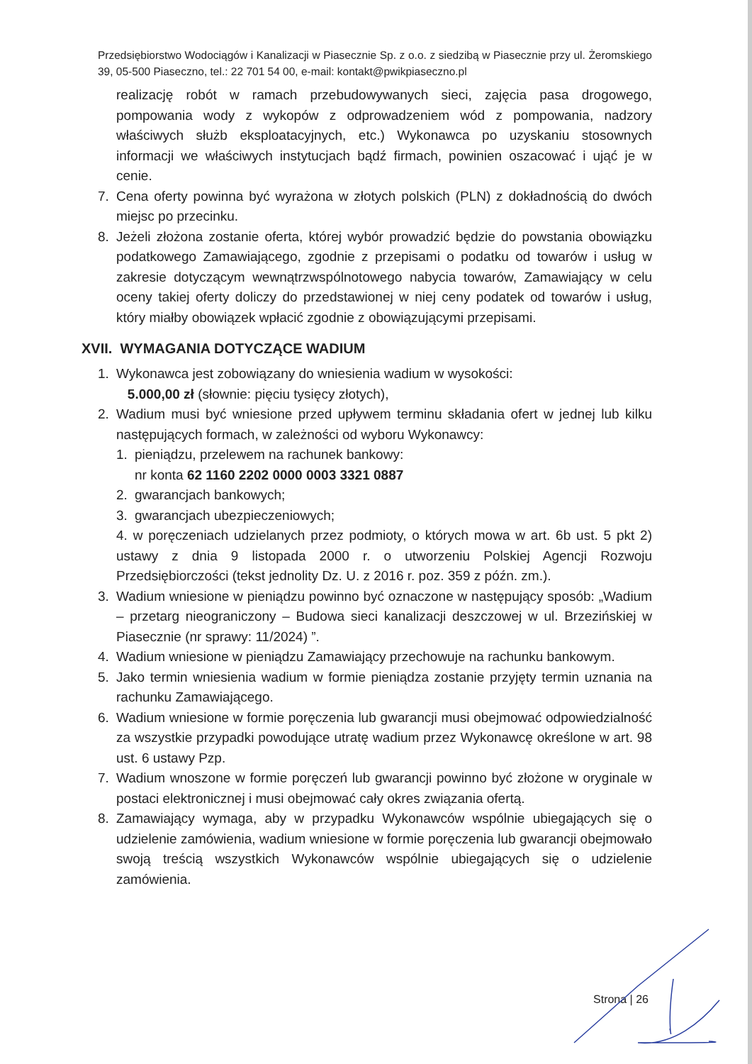Przedsiębiorstwo Wodociągów i Kanalizacji w Piasecznie Sp. z o.o. z siedzibą w Piasecznie przy ul. Żeromskiego 39, 05-500 Piaseczno, tel.: 22 701 54 00, e-mail: kontakt@pwikpiaseczno.pl
realizację robót w ramach przebudowywanych sieci, zajęcia pasa drogowego, pompowania wody z wykopów z odprowadzeniem wód z pompowania, nadzory właściwych służb eksploatacyjnych, etc.) Wykonawca po uzyskaniu stosownych informacji we właściwych instytucjach bądź firmach, powinien oszacować i ująć je w cenie.
7. Cena oferty powinna być wyrażona w złotych polskich (PLN) z dokładnością do dwóch miejsc po przecinku.
8. Jeżeli złożona zostanie oferta, której wybór prowadzić będzie do powstania obowiązku podatkowego Zamawiającego, zgodnie z przepisami o podatku od towarów i usług w zakresie dotyczącym wewnątrzwspólnotowego nabycia towarów, Zamawiający w celu oceny takiej oferty doliczy do przedstawionej w niej ceny podatek od towarów i usług, który miałby obowiązek wpłacić zgodnie z obowiązującymi przepisami.
XVII. WYMAGANIA DOTYCZĄCE WADIUM
1. Wykonawca jest zobowiązany do wniesienia wadium w wysokości:
5.000,00 zł (słownie: pięciu tysięcy złotych),
2. Wadium musi być wniesione przed upływem terminu składania ofert w jednej lub kilku następujących formach, w zależności od wyboru Wykonawcy:
1. pieniądzu, przelewem na rachunek bankowy:
nr konta 62 1160 2202 0000 0003 3321 0887
2. gwarancjach bankowych;
3. gwarancjach ubezpieczeniowych;
4. w poręczeniach udzielanych przez podmioty, o których mowa w art. 6b ust. 5 pkt 2) ustawy z dnia 9 listopada 2000 r. o utworzeniu Polskiej Agencji Rozwoju Przedsiębiorczości (tekst jednolity Dz. U. z 2016 r. poz. 359 z późn. zm.).
3. Wadium wniesione w pieniądzu powinno być oznaczone w następujący sposób: „Wadium – przetarg nieograniczony – Budowa sieci kanalizacji deszczowej w ul. Brzezińskiej w Piasecznie (nr sprawy: 11/2024) ”.
4. Wadium wniesione w pieniądzu Zamawiający przechowuje na rachunku bankowym.
5. Jako termin wniesienia wadium w formie pieniądza zostanie przyjęty termin uznania na rachunku Zamawiającego.
6. Wadium wniesione w formie poręczenia lub gwarancji musi obejmować odpowiedzialność za wszystkie przypadki powodujące utratę wadium przez Wykonawcę określone w art. 98 ust. 6 ustawy Pzp.
7. Wadium wnoszone w formie poręczeń lub gwarancji powinno być złożone w oryginale w postaci elektronicznej i musi obejmować cały okres związania ofertą.
8. Zamawiający wymaga, aby w przypadku Wykonawców wspólnie ubiegających się o udzielenie zamówienia, wadium wniesione w formie poręczenia lub gwarancji obejmowało swoją treścią wszystkich Wykonawców wspólnie ubiegających się o udzielenie zamówienia.
Strona | 26